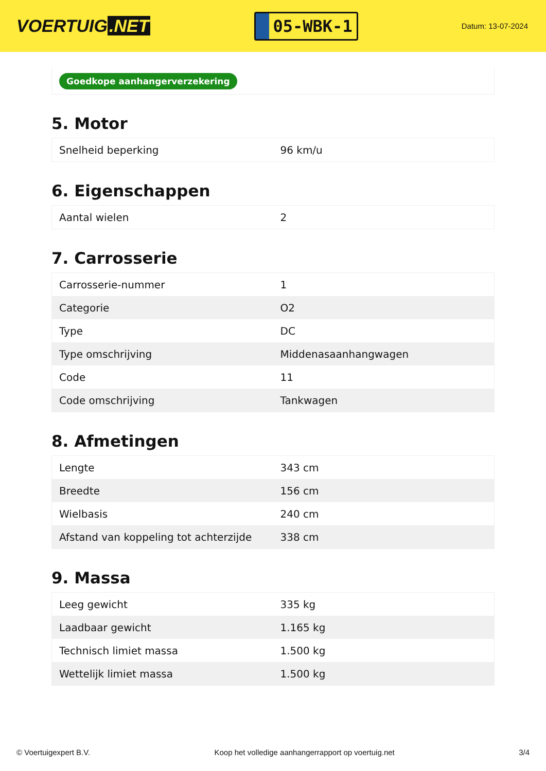VOERTUIG.NET
05-WBK-1
Datum: 13-07-2024
Goedkope aanhangerverzekering
5. Motor
| Snelheid beperking | 96 km/u |
6. Eigenschappen
| Aantal wielen | 2 |
7. Carrosserie
| Carrosserie-nummer | 1 |
| Categorie | O2 |
| Type | DC |
| Type omschrijving | Middenasaanhangwagen |
| Code | 11 |
| Code omschrijving | Tankwagen |
8. Afmetingen
| Lengte | 343 cm |
| Breedte | 156 cm |
| Wielbasis | 240 cm |
| Afstand van koppeling tot achterzijde | 338 cm |
9. Massa
| Leeg gewicht | 335 kg |
| Laadbaar gewicht | 1.165 kg |
| Technisch limiet massa | 1.500 kg |
| Wettelijk limiet massa | 1.500 kg |
© Voertuigexpert B.V. Koop het volledige aanhangerrapport op voertuig.net 3/4